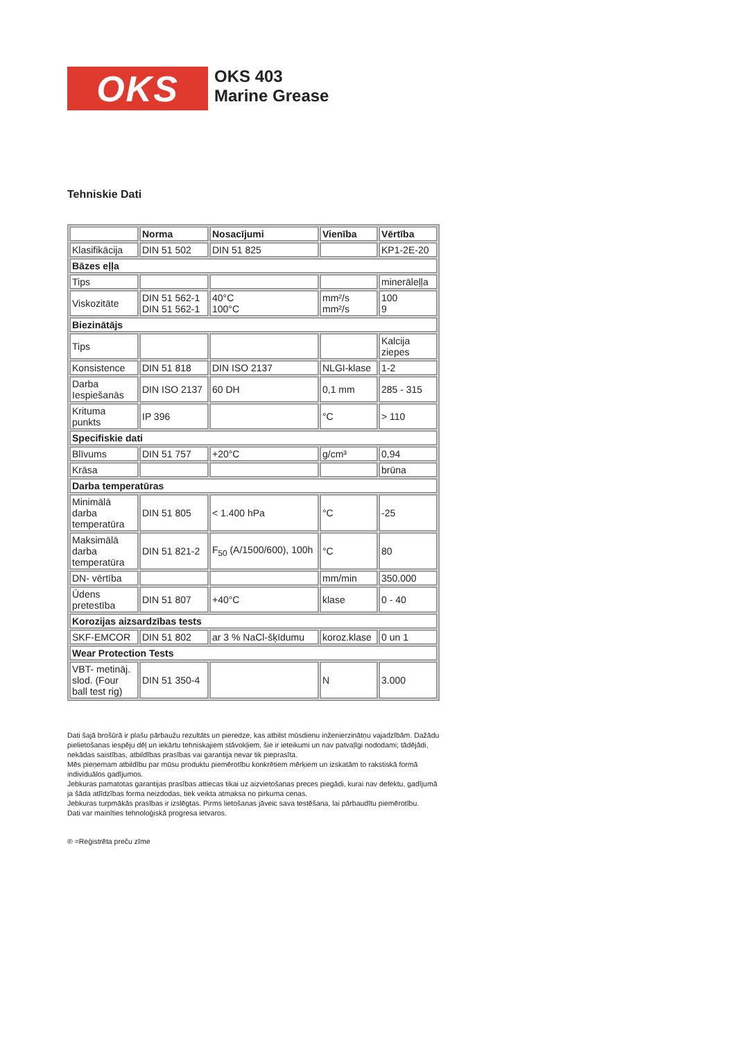OKS
OKS 403
Marine Grease
Tehniskie Dati
| | Norma | Nosacījumi | Vienība | Vērtība |
| Klasifikācija | DIN 51 502 | DIN 51 825 | | KP1-2E-20 |
| Bāzes eļļa | | | | |
| Tips | | | | minerāleļļa |
| Viskozitāte | DIN 51 562-1 DIN 51 562-1 | 40°C 100°C | mm²/s mm²/s | 100 9 |
| Biezinātājs | | | | |
| Tips | | | | Kalcija ziepes |
| Konsistence | DIN 51 818 | DIN ISO 2137 | NLGI-klase | 1-2 |
| Darba Iespiešanās | DIN ISO 2137 | 60 DH | 0,1 mm | 285 - 315 |
| Krituma punkts | IP 396 | | °C | > 110 |
| Specifiskie dati | | | | |
| Blīvums | DIN 51 757 | +20°C | g/cm³ | 0,94 |
| Krāsa | | | | brūna |
| Darba temperatūras | | | | |
| Minimālā darba temperatūra | DIN 51 805 | < 1.400 hPa | °C | -25 |
| Maksimālā darba temperatūra | DIN 51 821-2 | F<sub>50</sub> (A/1500/600), 100h | °C | 80 |
| DN- vērtība | | | mm/min | 350.000 |
| Ūdens pretestība | DIN 51 807 | +40°C | klase | 0 - 40 |
| Korozijas aizsardzības tests | | | | |
| SKF-EMCOR | DIN 51 802 | ar 3 % NaCl-šķīdumu | koroz.klase | 0 un 1 |
| Wear Protection Tests | | | | |
| VBT- metināj. slod. (Four ball test rig) | DIN 51 350-4 | | N | 3.000 |
Dati šajā brošūrā ir plašu pārbaužu rezultāts un pieredze, kas atbilst mūsdienu inženierzinātņu vajadzībām. Dažādu pielietošanas iespēju dēļ un iekārtu tehniskajiem stāvokļiem, šie ir ieteikumi un nav patvaļīgi nododami; tādējādi, nekādas saistības, atbildības prasības vai garantija nevar tik pieprasīta.
Mēs pieņemam atbildību par mūsu produktu piemērotību konkrētiem mērķiem un izskatām to rakstiskā formā individuālos gadījumos.
Jebkuras pamatotas garantijas prasības attiecas tikai uz aizvietošanas preces piegādi, kurai nav defektu, gadījumā ja šāda atlīdzības forma neizdodas, tiek veikta atmaksa no pirkuma cenas.
Jebkuras turpmākās prasības ir izslēgtas. Pirms lietošanas jāveic sava testēšana, lai pārbaudītu piemērotību.
Dati var mainīties tehnoloģiskā progresa ietvaros.
® =Reģistrēta preču zīme